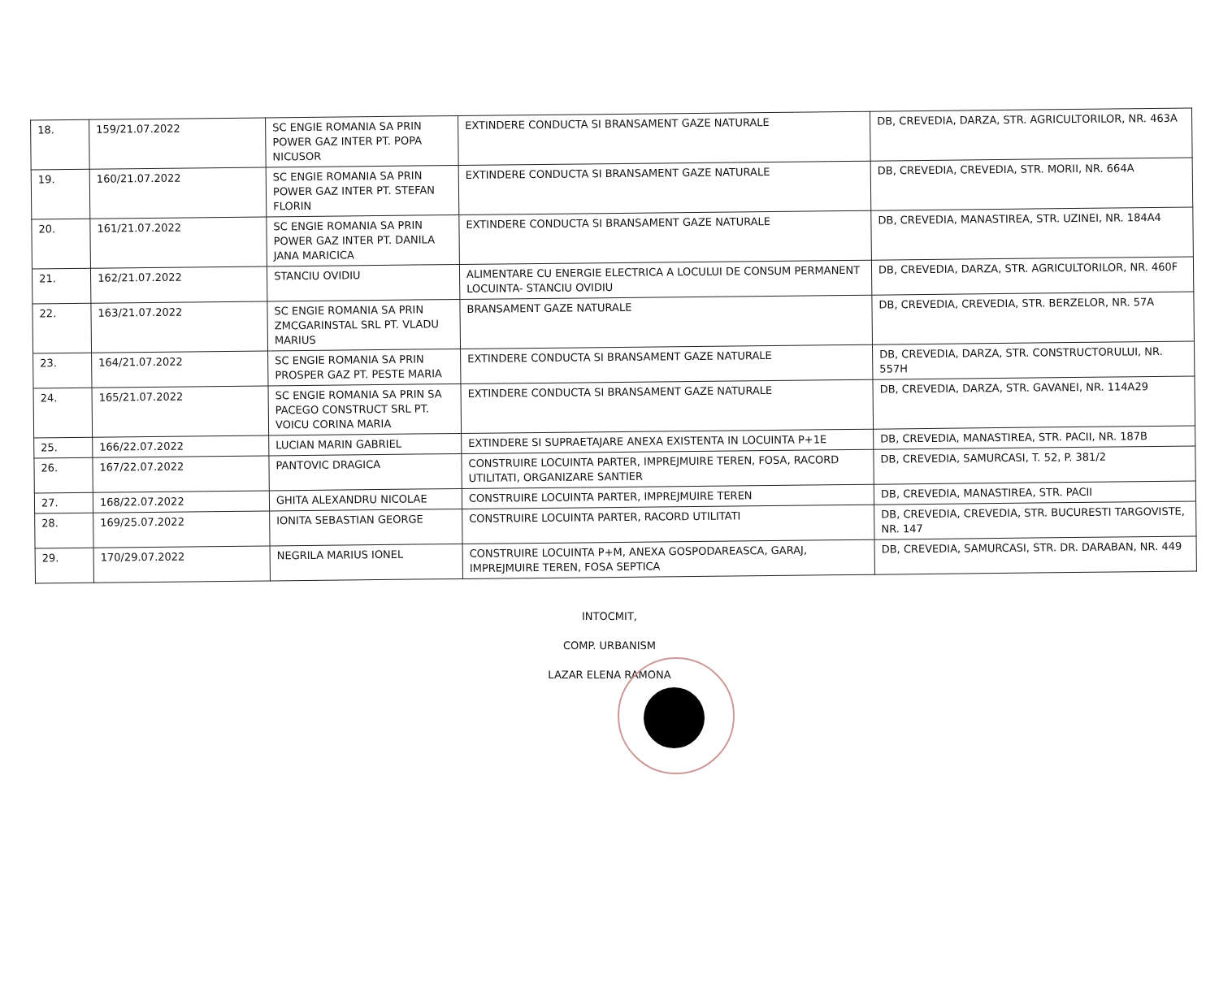| 18. | 159/21.07.2022 | SC ENGIE ROMANIA SA PRIN POWER GAZ INTER PT. POPA NICUSOR | EXTINDERE CONDUCTA SI BRANSAMENT GAZE NATURALE | DB, CREVEDIA, DARZA, STR. AGRICULTORILOR, NR. 463A |
| 19. | 160/21.07.2022 | SC ENGIE ROMANIA SA PRIN POWER GAZ INTER PT. STEFAN FLORIN | EXTINDERE CONDUCTA SI BRANSAMENT GAZE NATURALE | DB, CREVEDIA, CREVEDIA, STR. MORII, NR. 664A |
| 20. | 161/21.07.2022 | SC ENGIE ROMANIA SA PRIN POWER GAZ INTER PT. DANILA JANA MARICICA | EXTINDERE CONDUCTA SI BRANSAMENT GAZE NATURALE | DB, CREVEDIA, MANASTIREA, STR. UZINEI, NR. 184A4 |
| 21. | 162/21.07.2022 | STANCIU OVIDIU | ALIMENTARE CU ENERGIE ELECTRICA A LOCULUI DE CONSUM PERMANENT LOCUINTA- STANCIU OVIDIU | DB, CREVEDIA, DARZA, STR. AGRICULTORILOR, NR. 460F |
| 22. | 163/21.07.2022 | SC ENGIE ROMANIA SA PRIN ZMCGARINSTAL SRL PT. VLADU MARIUS | BRANSAMENT GAZE NATURALE | DB, CREVEDIA, CREVEDIA, STR. BERZELOR, NR. 57A |
| 23. | 164/21.07.2022 | SC ENGIE ROMANIA SA PRIN PROSPER GAZ PT. PESTE MARIA | EXTINDERE CONDUCTA SI BRANSAMENT GAZE NATURALE | DB, CREVEDIA, DARZA, STR. CONSTRUCTORULUI, NR. 557H |
| 24. | 165/21.07.2022 | SC ENGIE ROMANIA SA PRIN SA PACEGO CONSTRUCT SRL PT. VOICU CORINA MARIA | EXTINDERE CONDUCTA SI BRANSAMENT GAZE NATURALE | DB, CREVEDIA, DARZA, STR. GAVANEI, NR. 114A29 |
| 25. | 166/22.07.2022 | LUCIAN MARIN GABRIEL | EXTINDERE SI SUPRAETAJARE ANEXA EXISTENTA IN LOCUINTA P+1E | DB, CREVEDIA, MANASTIREA, STR. PACII, NR. 187B |
| 26. | 167/22.07.2022 | PANTOVIC DRAGICA | CONSTRUIRE LOCUINTA PARTER, IMPREJMUIRE TEREN, FOSA, RACORD UTILITATI, ORGANIZARE SANTIER | DB, CREVEDIA, SAMURCASI, T. 52, P. 381/2 |
| 27. | 168/22.07.2022 | GHITA ALEXANDRU NICOLAE | CONSTRUIRE LOCUINTA PARTER, IMPREJMUIRE TEREN | DB, CREVEDIA, MANASTIREA, STR. PACII |
| 28. | 169/25.07.2022 | IONITA SEBASTIAN GEORGE | CONSTRUIRE LOCUINTA PARTER, RACORD UTILITATI | DB, CREVEDIA, CREVEDIA, STR. BUCURESTI TARGOVISTE, NR. 147 |
| 29. | 170/29.07.2022 | NEGRILA MARIUS IONEL | CONSTRUIRE LOCUINTA P+M, ANEXA GOSPODAREASCA, GARAJ, IMPREJMUIRE TEREN, FOSA SEPTICA | DB, CREVEDIA, SAMURCASI, STR. DR. DARABAN, NR. 449 |
INTOCMIT,
COMP. URBANISM
LAZAR ELENA RAMONA